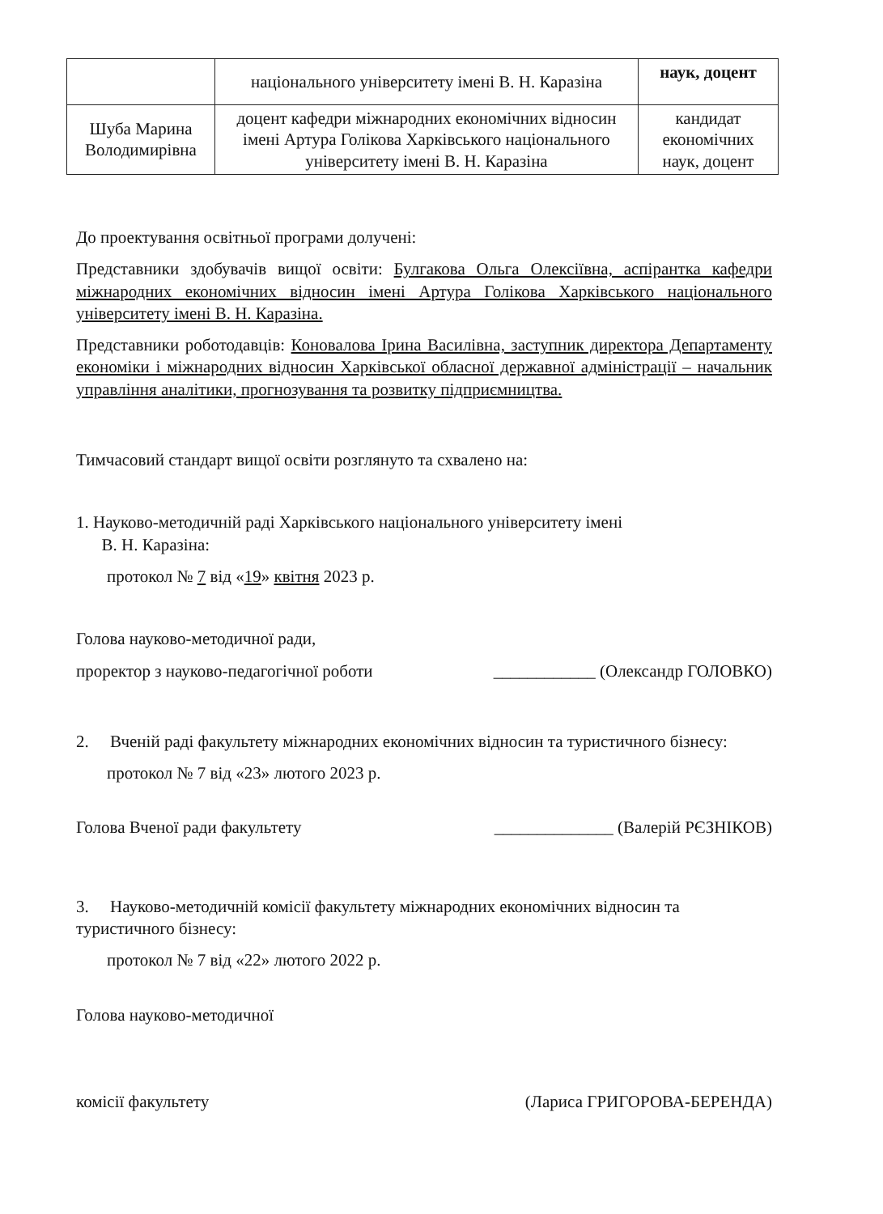| | національного університету імені В. Н. Каразіна | наук, доцент |
| Шуба Марина Володимирівна | доцент кафедри міжнародних економічних відносин імені Артура Голікова Харківського національного університету імені В. Н. Каразіна | кандидат економічних наук, доцент |
До проектування освітньої програми долучені:
Представники здобувачів вищої освіти: Булгакова Ольга Олексіївна, аспірантка кафедри міжнародних економічних відносин імені Артура Голікова Харківського національного університету імені В. Н. Каразіна.
Представники роботодавців: Коновалова Ірина Василівна, заступник директора Департаменту економіки і міжнародних відносин Харківської обласної державної адміністрації – начальник управління аналітики, прогнозування та розвитку підприємництва.
Тимчасовий стандарт вищої освіти розглянуто та схвалено на:
1. Науково-методичній раді Харківського національного університету імені
В. Н. Каразіна:
протокол № 7 від «19» квітня 2023 р.
Голова науково-методичної ради,
проректор з науково-педагогічної роботи ____________ (Олександр ГОЛОВКО)
2. Вченій раді факультету міжнародних економічних відносин та туристичного бізнесу:
протокол № 7 від «23» лютого 2023 р.
Голова Вченої ради факультету ______________ (Валерій РЄЗНІКОВ)
3. Науково-методичній комісії факультету міжнародних економічних відносин та туристичного бізнесу:
протокол № 7 від «22» лютого 2022 р.
Голова науково-методичної
комісії факультету (Лариса ГРИГОРОВА-БЕРЕНДА)